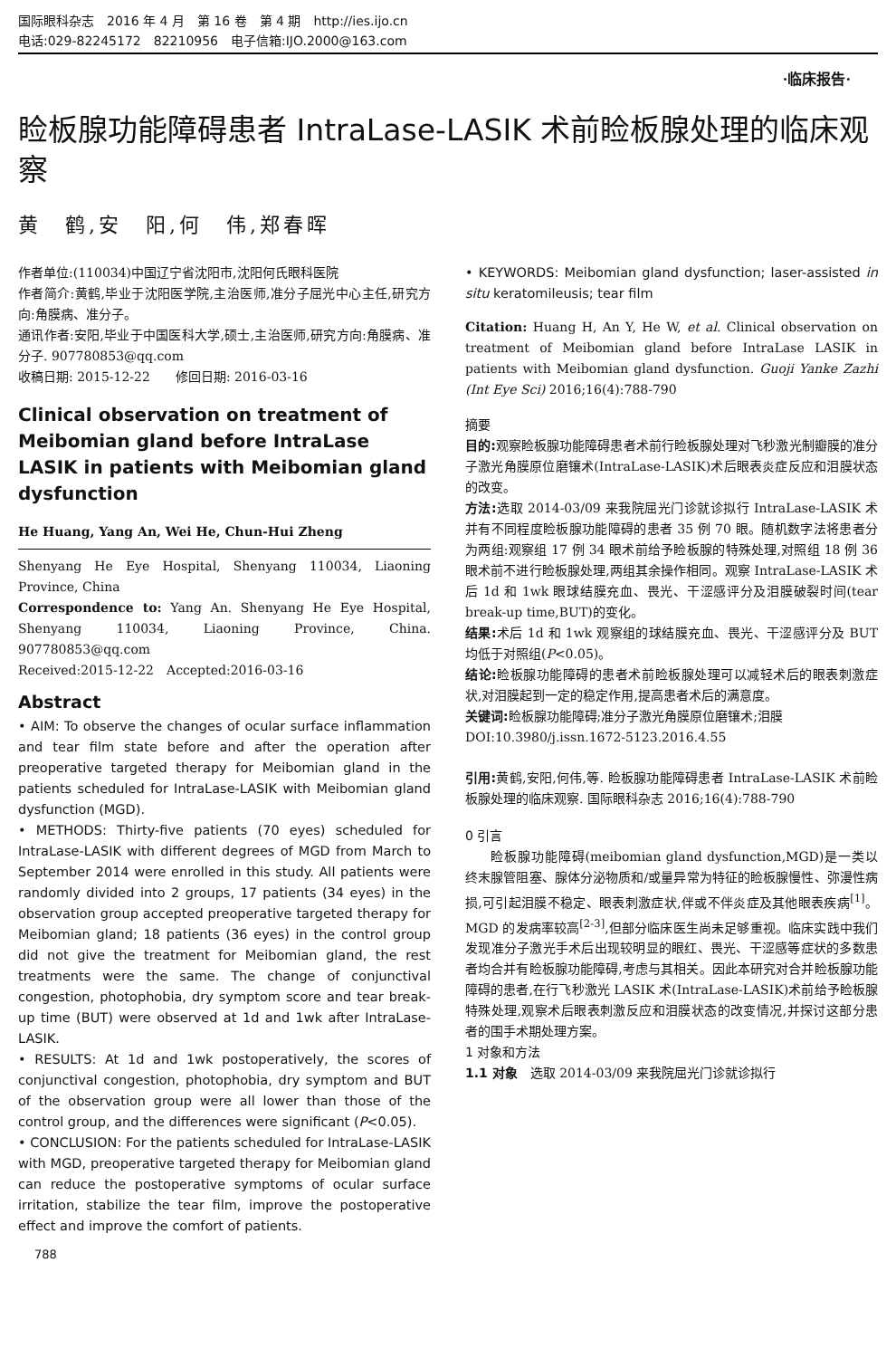国际眼科杂志　2016 年 4 月　第 16 卷　第 4 期　http://ies.ijo.cn
电话:029-82245172　82210956　电子信箱:IJO.2000@163.com
·临床报告·
睑板腺功能障碍患者 IntraLase-LASIK 术前睑板腺处理的临床观察
黄　鹤,安　阳,何　伟,郑春晖
作者单位:(110034)中国辽宁省沈阳市,沈阳何氏眼科医院
作者简介:黄鹤,毕业于沈阳医学院,主治医师,准分子屈光中心主任,研究方向:角膜病、准分子。
通讯作者:安阳,毕业于中国医科大学,硕士,主治医师,研究方向:角膜病、准分子. 907780853@qq.com
收稿日期: 2015-12-22　　修回日期: 2016-03-16
Clinical observation on treatment of Meibomian gland before IntraLase LASIK in patients with Meibomian gland dysfunction
He Huang, Yang An, Wei He, Chun-Hui Zheng
Shenyang He Eye Hospital, Shenyang 110034, Liaoning Province, China
Correspondence to: Yang An. Shenyang He Eye Hospital, Shenyang 110034, Liaoning Province, China. 907780853@qq.com
Received:2015-12-22　Accepted:2016-03-16
Abstract
• AIM: To observe the changes of ocular surface inflammation and tear film state before and after the operation after preoperative targeted therapy for Meibomian gland in the patients scheduled for IntraLase-LASIK with Meibomian gland dysfunction (MGD).
• METHODS: Thirty-five patients (70 eyes) scheduled for IntraLase-LASIK with different degrees of MGD from March to September 2014 were enrolled in this study. All patients were randomly divided into 2 groups, 17 patients (34 eyes) in the observation group accepted preoperative targeted therapy for Meibomian gland; 18 patients (36 eyes) in the control group did not give the treatment for Meibomian gland, the rest treatments were the same. The change of conjunctival congestion, photophobia, dry symptom score and tear break-up time (BUT) were observed at 1d and 1wk after IntraLase-LASIK.
• RESULTS: At 1d and 1wk postoperatively, the scores of conjunctival congestion, photophobia, dry symptom and BUT of the observation group were all lower than those of the control group, and the differences were significant (P<0.05).
• CONCLUSION: For the patients scheduled for IntraLase-LASIK with MGD, preoperative targeted therapy for Meibomian gland can reduce the postoperative symptoms of ocular surface irritation, stabilize the tear film, improve the postoperative effect and improve the comfort of patients.
• KEYWORDS: Meibomian gland dysfunction; laser-assisted in situ keratomileusis; tear film
Citation: Huang H, An Y, He W, et al. Clinical observation on treatment of Meibomian gland before IntraLase LASIK in patients with Meibomian gland dysfunction. Guoji Yanke Zazhi (Int Eye Sci) 2016;16(4):788-790
摘要
目的: 观察睑板腺功能障碍患者术前行睑板腺处理对飞秒激光制瓣膜的准分子激光角膜原位磨镶术(IntraLase-LASIK)术后眼表炎症反应和泪膜状态的改变。
方法: 选取 2014-03/09 来我院屈光门诊就诊拟行 IntraLase-LASIK 术并有不同程度睑板腺功能障碍的患者 35 例 70 眼。随机数字法将患者分为两组:观察组 17 例 34 眼术前给予睑板腺的特殊处理,对照组 18 例 36 眼术前不进行睑板腺处理,两组其余操作相同。观察 IntraLase-LASIK 术后 1d 和 1wk 眼球结膜充血、畏光、干涩感评分及泪膜破裂时间(tear break-up time,BUT)的变化。
结果: 术后 1d 和 1wk 观察组的球结膜充血、畏光、干涩感评分及 BUT 均低于对照组(P<0.05)。
结论: 睑板腺功能障碍的患者术前睑板腺处理可以减轻术后的眼表刺激症状,对泪膜起到一定的稳定作用,提高患者术后的满意度。
关键词: 睑板腺功能障碍;准分子激光角膜原位磨镶术;泪膜
DOI:10.3980/j.issn.1672-5123.2016.4.55
引用: 黄鹤,安阳,何伟,等. 睑板腺功能障碍患者 IntraLase-LASIK 术前睑板腺处理的临床观察. 国际眼科杂志 2016;16(4):788-790
0 引言
睑板腺功能障碍(meibomian gland dysfunction,MGD)是一类以终末腺管阻塞、腺体分泌物质和/或量异常为特征的睑板腺慢性、弥漫性病损,可引起泪膜不稳定、眼表刺激症状,伴或不伴炎症及其他眼表疾病<sup>[1]</sup>。MGD 的发病率较高<sup>[2-3]</sup>,但部分临床医生尚未足够重视。临床实践中我们发现准分子激光手术后出现较明显的眼红、畏光、干涩感等症状的多数患者均合并有睑板腺功能障碍,考虑与其相关。因此本研究对合并睑板腺功能障碍的患者,在行飞秒激光 LASIK 术(IntraLase-LASIK)术前给予睑板腺特殊处理,观察术后眼表刺激反应和泪膜状态的改变情况,并探讨这部分患者的围手术期处理方案。
1 对象和方法
1.1 对象　选取 2014-03/09 来我院屈光门诊就诊拟行
788